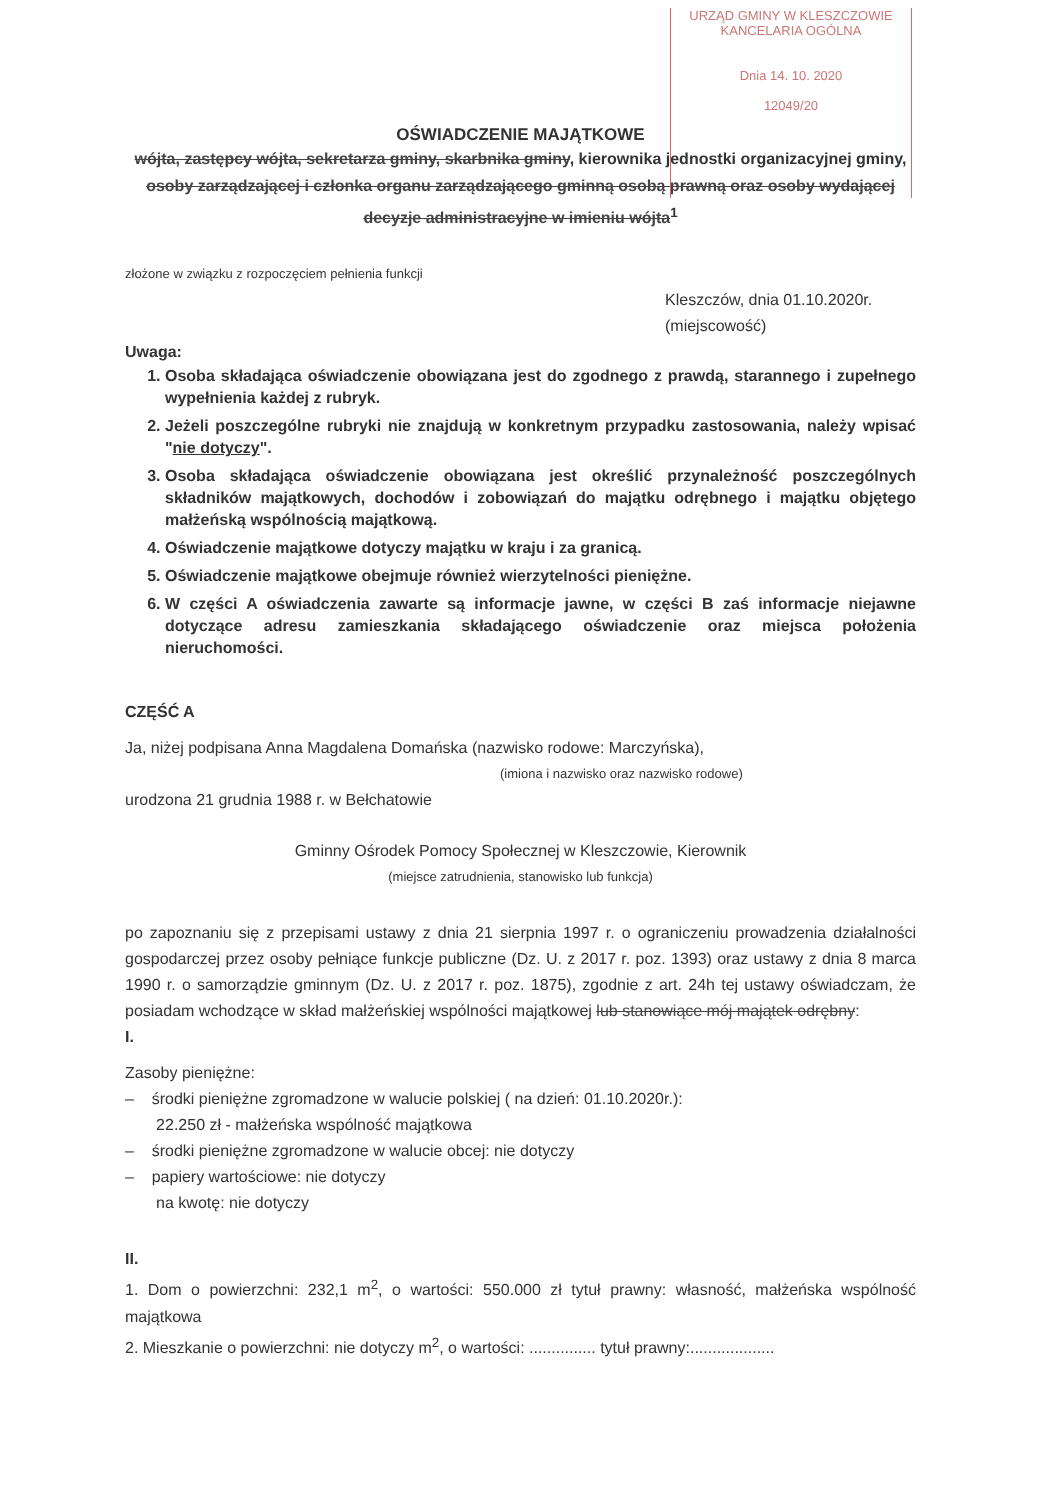URZĄD GMINY W KLESZCZOWIE
KANCELARIA OGÓLNA
Dnia 14. 10. 2020
12049/20
OŚWIADCZENIE MAJĄTKOWE
wójta, zastępcy wójta, sekretarza gminy, skarbnika gminy, kierownika jednostki organizacyjnej gminy, osoby zarządzającej i członka organu zarządzającego gminną osobą prawną oraz osoby wydającej decyzje administracyjne w imieniu wójta<sup>1</sup>
złożone w związku z rozpoczęciem pełnienia funkcji
Kleszczów, dnia 01.10.2020r.
(miejscowość)
Uwaga:
1. Osoba składająca oświadczenie obowiązana jest do zgodnego z prawdą, starannego i zupełnego wypełnienia każdej z rubryk.
2. Jeżeli poszczególne rubryki nie znajdują w konkretnym przypadku zastosowania, należy wpisać "nie dotyczy".
3. Osoba składająca oświadczenie obowiązana jest określić przynależność poszczególnych składników majątkowych, dochodów i zobowiązań do majątku odrębnego i majątku objętego małżeńską wspólnością majątkową.
4. Oświadczenie majątkowe dotyczy majątku w kraju i za granicą.
5. Oświadczenie majątkowe obejmuje również wierzytelności pieniężne.
6. W części A oświadczenia zawarte są informacje jawne, w części B zaś informacje niejawne dotyczące adresu zamieszkania składającego oświadczenie oraz miejsca położenia nieruchomości.
CZĘŚĆ A
Ja, niżej podpisana Anna Magdalena Domańska (nazwisko rodowe: Marczyńska),
(imiona i nazwisko oraz nazwisko rodowe)
urodzona 21 grudnia 1988 r. w Bełchatowie
Gminny Ośrodek Pomocy Społecznej w Kleszczowie, Kierownik
(miejsce zatrudnienia, stanowisko lub funkcja)
po zapoznaniu się z przepisami ustawy z dnia 21 sierpnia 1997 r. o ograniczeniu prowadzenia działalności gospodarczej przez osoby pełniące funkcje publiczne (Dz. U. z 2017 r. poz. 1393) oraz ustawy z dnia 8 marca 1990 r. o samorządzie gminnym (Dz. U. z 2017 r. poz. 1875), zgodnie z art. 24h tej ustawy oświadczam, że posiadam wchodzące w skład małżeńskiej wspólności majątkowej lub stanowiące mój majątek odrębny:
I.
Zasoby pieniężne:
– środki pieniężne zgromadzone w walucie polskiej ( na dzień: 01.10.2020r.):
22.250 zł - małżeńska wspólność majątkowa
– środki pieniężne zgromadzone w walucie obcej: nie dotyczy
– papiery wartościowe: nie dotyczy
na kwotę: nie dotyczy
II.
1. Dom o powierzchni: 232,1 m<sup>2</sup>, o wartości: 550.000 zł tytuł prawny: własność, małżeńska wspólność majątkowa
2. Mieszkanie o powierzchni: nie dotyczy m<sup>2</sup>, o wartości: ............... tytuł prawny:...................